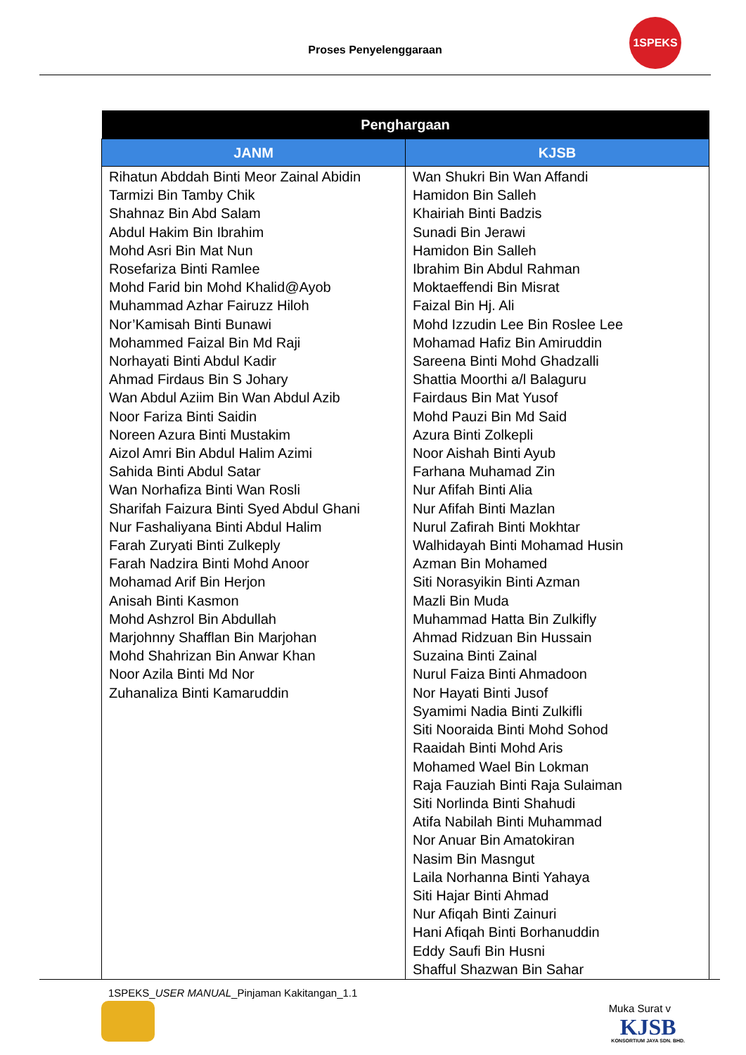Proses Penyelenggaraan
1SPEKS
| Penghargaan | |
| --- | --- |
| JANM | KJSB |
| Rihatun Abddah Binti Meor Zainal Abidin Tarmizi Bin Tamby Chik Shahnaz Bin Abd Salam Abdul Hakim Bin Ibrahim Mohd Asri Bin Mat Nun Rosefariza Binti Ramlee Mohd Farid bin Mohd Khalid@Ayob Muhammad Azhar Fairuzz Hiloh Nor’Kamisah Binti Bunawi Mohammed Faizal Bin Md Raji Norhayati Binti Abdul Kadir Ahmad Firdaus Bin S Johary Wan Abdul Aziim Bin Wan Abdul Azib Noor Fariza Binti Saidin Noreen Azura Binti Mustakim Aizol Amri Bin Abdul Halim Azimi Sahida Binti Abdul Satar Wan Norhafiza Binti Wan Rosli Sharifah Faizura Binti Syed Abdul Ghani Nur Fashaliyana Binti Abdul Halim Farah Zuryati Binti Zulkeply Farah Nadzira Binti Mohd Anoor Mohamad Arif Bin Herjon Anisah Binti Kasmon Mohd Ashzrol Bin Abdullah Marjohnny Shafflan Bin Marjohan Mohd Shahrizan Bin Anwar Khan Noor Azila Binti Md Nor Zuhanaliza Binti Kamaruddin | Wan Shukri Bin Wan Affandi Hamidon Bin Salleh Khairiah Binti Badzis Sunadi Bin Jerawi Hamidon Bin Salleh Ibrahim Bin Abdul Rahman Moktaeffendi Bin Misrat Faizal Bin Hj. Ali Mohd Izzudin Lee Bin Roslee Lee Mohamad Hafiz Bin Amiruddin Sareena Binti Mohd Ghadzalli Shattia Moorthi a/l Balaguru Fairdaus Bin Mat Yusof Mohd Pauzi Bin Md Said Azura Binti Zolkepli Noor Aishah Binti Ayub Farhana Muhamad Zin Nur Afifah Binti Alia Nur Afifah Binti Mazlan Nurul Zafirah Binti Mokhtar Walhidayah Binti Mohamad Husin Azman Bin Mohamed Siti Norasyikin Binti Azman Mazli Bin Muda Muhammad Hatta Bin Zulkifly Ahmad Ridzuan Bin Hussain Suzaina Binti Zainal Nurul Faiza Binti Ahmadoon Nor Hayati Binti Jusof Syamimi Nadia Binti Zulkifli Siti Nooraida Binti Mohd Sohod Raaidah Binti Mohd Aris Mohamed Wael Bin Lokman Raja Fauziah Binti Raja Sulaiman Siti Norlinda Binti Shahudi Atifa Nabilah Binti Muhammad Nor Anuar Bin Amatokiran Nasim Bin Masngut Laila Norhanna Binti Yahaya Siti Hajar Binti Ahmad Nur Afiqah Binti Zainuri Hani Afiqah Binti Borhanuddin Eddy Saufi Bin Husni Shafful Shazwan Bin Sahar |
1SPEKS_USER MANUAL_Pinjaman Kakitangan_1.1
Muka Surat v
KJSB
KONSORTIUM JAYA SDN. BHD.